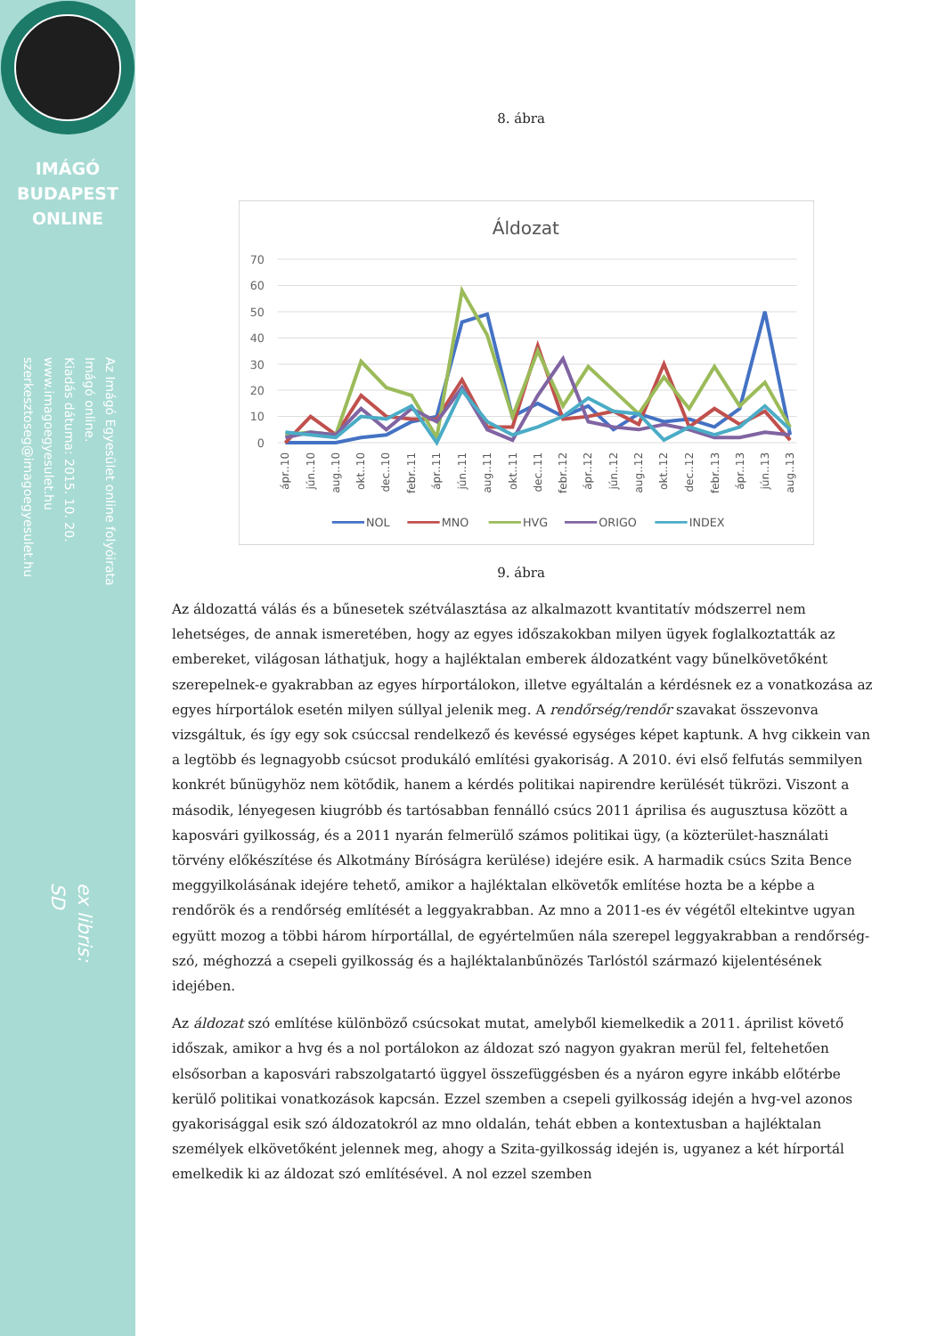IMÁGÓ
BUDAPEST
ONLINE
Az Imágó Egyesület online folyóirata
Imágó online.
Kiadás dátuma: 2015. 10. 20.
www.imagoegyesulet.hu
szerkesztoseg@imagoegyesulet.hu
ex libris:
SD
8. ábra
Áldozat
70
60
50
40
30
20
10
0
ápr..10
jún..10
aug..10
okt..10
dec..10
febr..11
ápr..11
jún..11
aug..11
okt..11
dec..11
febr..12
ápr..12
jún..12
aug..12
okt..12
dec..12
febr..13
ápr..13
jún..13
aug..13
NOL
MNO
HVG
ORIGO
INDEX
9. ábra
Az áldozattá válás és a bűnesetek szétválasztása az alkalmazott kvantitatív módszerrel nem lehetséges, de annak ismeretében, hogy az egyes időszakokban milyen ügyek foglalkoztatták az embereket, világosan láthatjuk, hogy a hajléktalan emberek áldozatként vagy bűnelkövetőként szerepelnek-e gyakrabban az egyes hírportálokon, illetve egyáltalán a kérdésnek ez a vonatkozása az egyes hírportálok esetén milyen súllyal jelenik meg. A rendőrség/rendőr szavakat összevonva vizsgáltuk, és így egy sok csúccsal rendelkező és kevéssé egységes képet kaptunk. A hvg cikkein van a legtöbb és legnagyobb csúcsot produkáló említési gyakoriság. A 2010. évi első felfutás semmilyen konkrét bűnügyhöz nem kötődik, hanem a kérdés politikai napirendre kerülését tükrözi. Viszont a második, lényegesen kiugróbb és tartósabban fennálló csúcs 2011 áprilisa és augusztusa között a kaposvári gyilkosság, és a 2011 nyarán felmerülő számos politikai ügy, (a közterület-használati törvény előkészítése és Alkotmány Bíróságra kerülése) idejére esik. A harmadik csúcs Szita Bence meggyilkolásának idejére tehető, amikor a hajléktalan elkövetők említése hozta be a képbe a rendőrök és a rendőrség említését a leggyakrabban. Az mno a 2011-es év végétől eltekintve ugyan együtt mozog a többi három hírportállal, de egyértelműen nála szerepel leggyakrabban a rendőrség-szó, méghozzá a csepeli gyilkosság és a hajléktalanbűnözés Tarlóstól származó kijelentésének idejében.
Az áldozat szó említése különböző csúcsokat mutat, amelyből kiemelkedik a 2011. áprilist követő időszak, amikor a hvg és a nol portálokon az áldozat szó nagyon gyakran merül fel, feltehetően elsősorban a kaposvári rabszolgatartó üggyel összefüggésben és a nyáron egyre inkább előtérbe kerülő politikai vonatkozások kapcsán. Ezzel szemben a csepeli gyilkosság idején a hvg-vel azonos gyakorisággal esik szó áldozatokról az mno oldalán, tehát ebben a kontextusban a hajléktalan személyek elkövetőként jelennek meg, ahogy a Szita-gyilkosság idején is, ugyanez a két hírportál emelkedik ki az áldozat szó említésével. A nol ezzel szemben